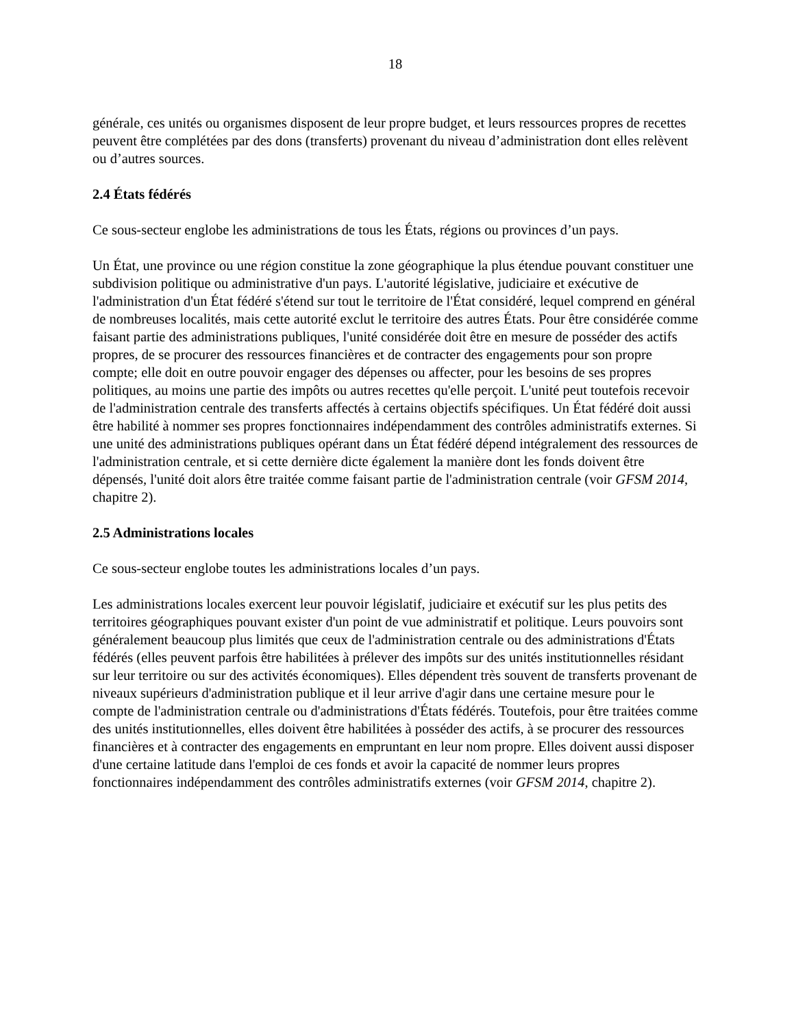18
générale, ces unités ou organismes disposent de leur propre budget, et leurs ressources propres de recettes peuvent être complétées par des dons (transferts) provenant du niveau d’administration dont elles relèvent ou d’autres sources.
2.4 États fédérés
Ce sous-secteur englobe les administrations de tous les États, régions ou provinces d’un pays.
Un État, une province ou une région constitue la zone géographique la plus étendue pouvant constituer une subdivision politique ou administrative d'un pays. L'autorité législative, judiciaire et exécutive de l'administration d'un État fédéré s'étend sur tout le territoire de l'État considéré, lequel comprend en général de nombreuses localités, mais cette autorité exclut le territoire des autres États. Pour être considérée comme faisant partie des administrations publiques, l'unité considérée doit être en mesure de posséder des actifs propres, de se procurer des ressources financières et de contracter des engagements pour son propre compte; elle doit en outre pouvoir engager des dépenses ou affecter, pour les besoins de ses propres politiques, au moins une partie des impôts ou autres recettes qu'elle perçoit. L'unité peut toutefois recevoir de l'administration centrale des transferts affectés à certains objectifs spécifiques. Un État fédéré doit aussi être habilité à nommer ses propres fonctionnaires indépendamment des contrôles administratifs externes. Si une unité des administrations publiques opérant dans un État fédéré dépend intégralement des ressources de l'administration centrale, et si cette dernière dicte également la manière dont les fonds doivent être dépensés, l'unité doit alors être traitée comme faisant partie de l'administration centrale (voir GFSM 2014, chapitre 2).
2.5 Administrations locales
Ce sous-secteur englobe toutes les administrations locales d’un pays.
Les administrations locales exercent leur pouvoir législatif, judiciaire et exécutif sur les plus petits des territoires géographiques pouvant exister d'un point de vue administratif et politique. Leurs pouvoirs sont généralement beaucoup plus limités que ceux de l'administration centrale ou des administrations d'États fédérés (elles peuvent parfois être habilitées à prélever des impôts sur des unités institutionnelles résidant sur leur territoire ou sur des activités économiques). Elles dépendent très souvent de transferts provenant de niveaux supérieurs d'administration publique et il leur arrive d'agir dans une certaine mesure pour le compte de l'administration centrale ou d'administrations d'États fédérés. Toutefois, pour être traitées comme des unités institutionnelles, elles doivent être habilitées à posséder des actifs, à se procurer des ressources financières et à contracter des engagements en empruntant en leur nom propre. Elles doivent aussi disposer d'une certaine latitude dans l'emploi de ces fonds et avoir la capacité de nommer leurs propres fonctionnaires indépendamment des contrôles administratifs externes (voir GFSM 2014, chapitre 2).